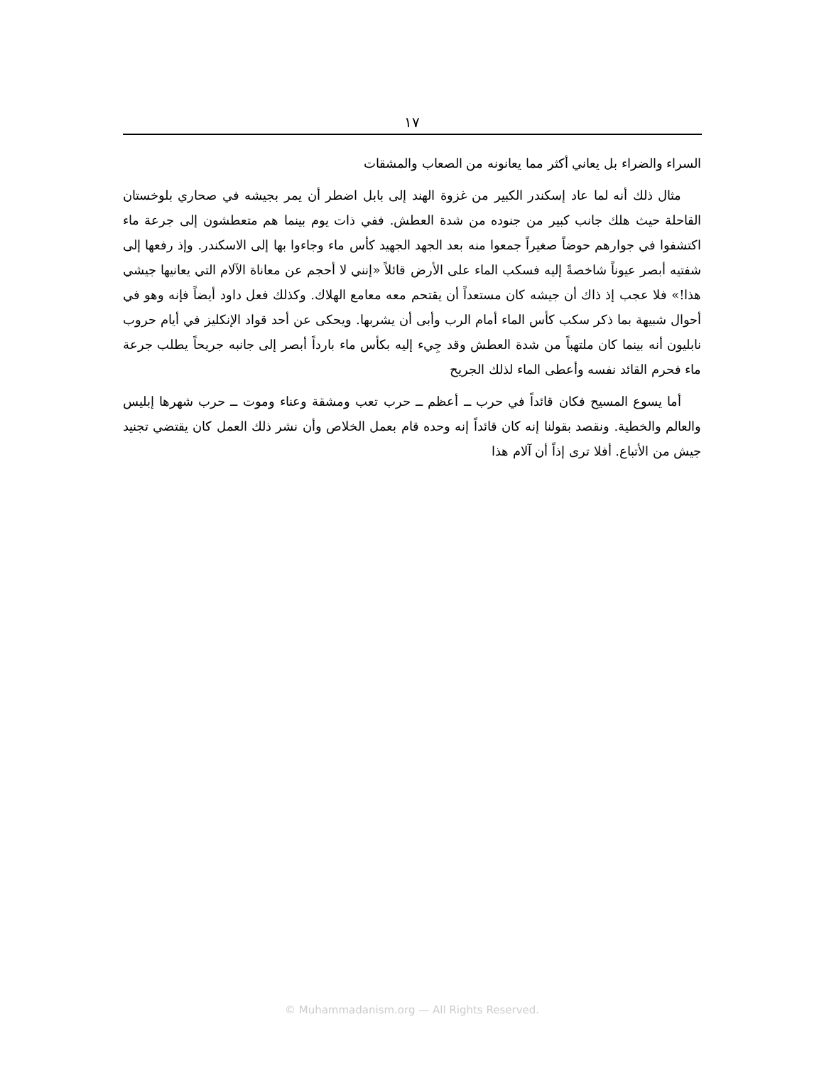١٧
السراء والضراء بل يعاني أكثر مما يعانونه من الصعاب والمشقات
مثال ذلك أنه لما عاد إسكندر الكبير من غزوة الهند إلى بابل اضطر أن يمر بجيشه في صحاري بلوخستان القاحلة حيث هلك جانب كبير من جنوده من شدة العطش. ففي ذات يوم بينما هم متعطشون إلى جرعة ماء اكتشفوا في جوارهم حوضاً صغيراً جمعوا منه بعد الجهد الجهيد كأس ماء وجاءوا بها إلى الاسكندر. وإذ رفعها إلى شفتيه أبصر عيوناً شاخصةً إليه فسكب الماء على الأرض قائلاً «إنني لا أحجم عن معاناة الآلام التي يعانيها جيشي هذا!» فلا عجب إذ ذاك أن جيشه كان مستعداً أن يقتحم معه معامع الهلاك. وكذلك فعل داود أيضاً فإنه وهو في أحوال شبيهة بما ذكر سكب كأس الماء أمام الرب وأبى أن يشربها. ويحكى عن أحد قواد الإنكليز في أيام حروب نابليون أنه بينما كان ملتهباً من شدة العطش وقد جِيء إليه بكأس ماء بارداً أبصر إلى جانبه جريحاً يطلب جرعة ماء فحرم القائد نفسه وأعطى الماء لذلك الجريح
أما يسوع المسيح فكان قائداً في حرب ــ أعظم ــ حرب تعب ومشقة وعناء وموت ــ حرب شهرها إبليس والعالم والخطية. ونقصد بقولنا إنه كان قائداً إنه وحده قام بعمل الخلاص وأن نشر ذلك العمل كان يقتضي تجنيد جيش من الأتباع. أفلا ترى إذاً أن آلام هذا
© Muhammadanism.org — All Rights Reserved.